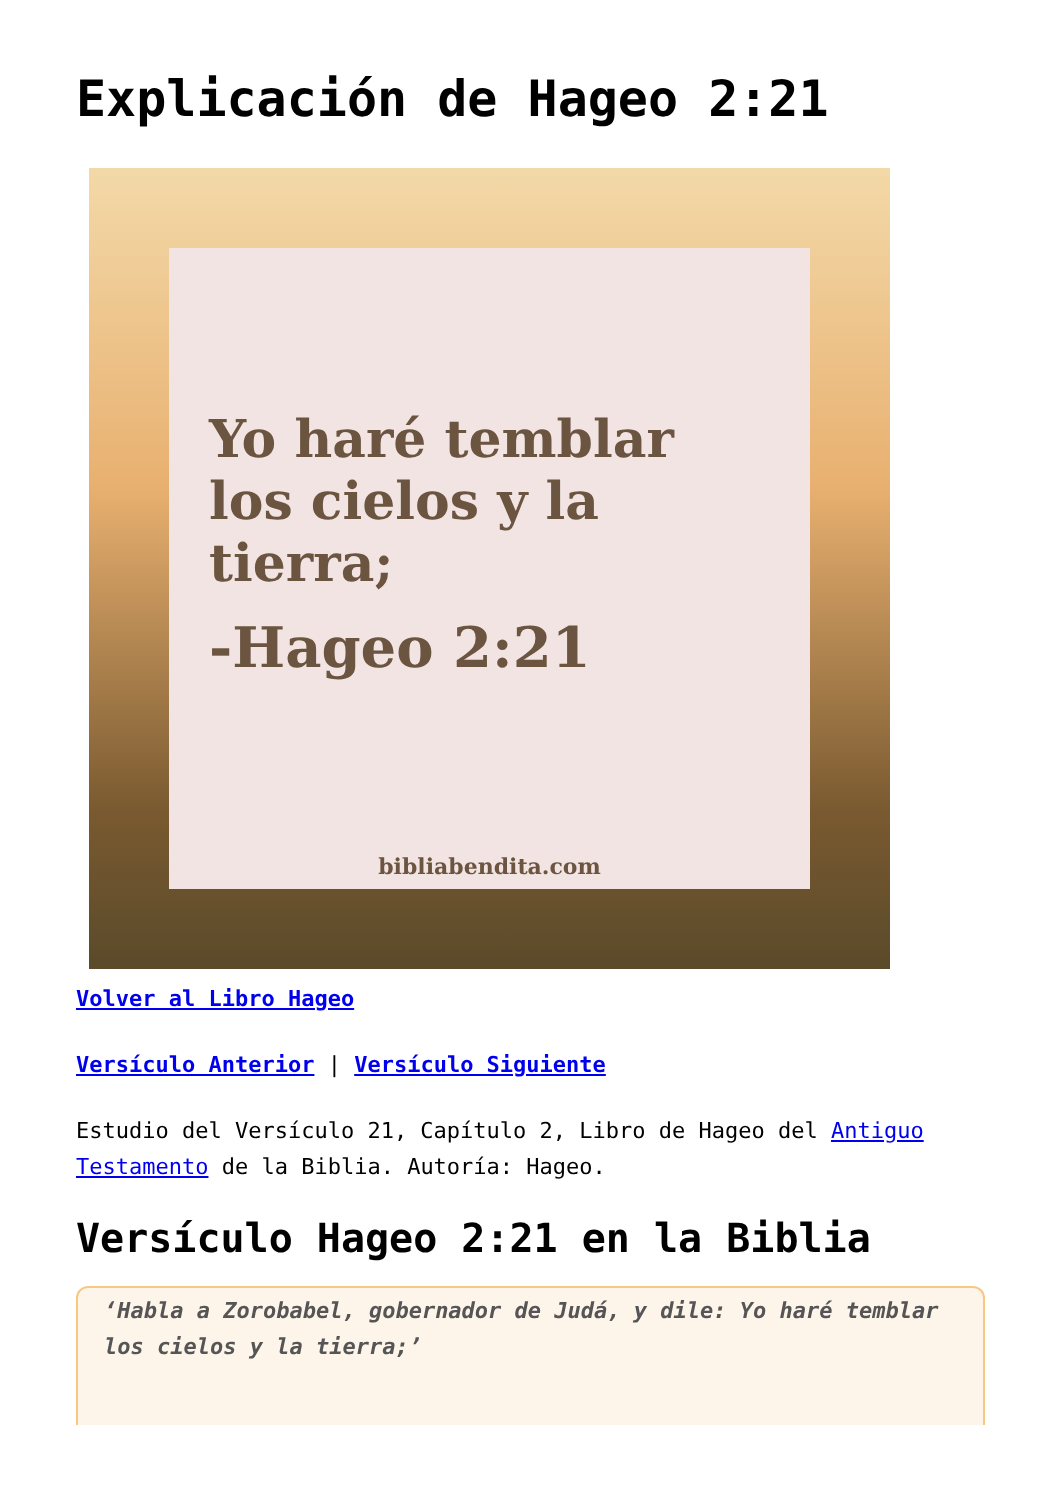Explicación de Hageo 2:21
Yo haré temblar los cielos y la tierra;
-Hageo 2:21
bibliabendita.com
Volver al Libro Hageo
Versículo Anterior | Versículo Siguiente
Estudio del Versículo 21, Capítulo 2, Libro de Hageo del Antiguo Testamento de la Biblia. Autoría: Hageo.
Versículo Hageo 2:21 en la Biblia
‘Habla a Zorobabel, gobernador de Judá, y dile: Yo haré temblar los cielos y la tierra;’